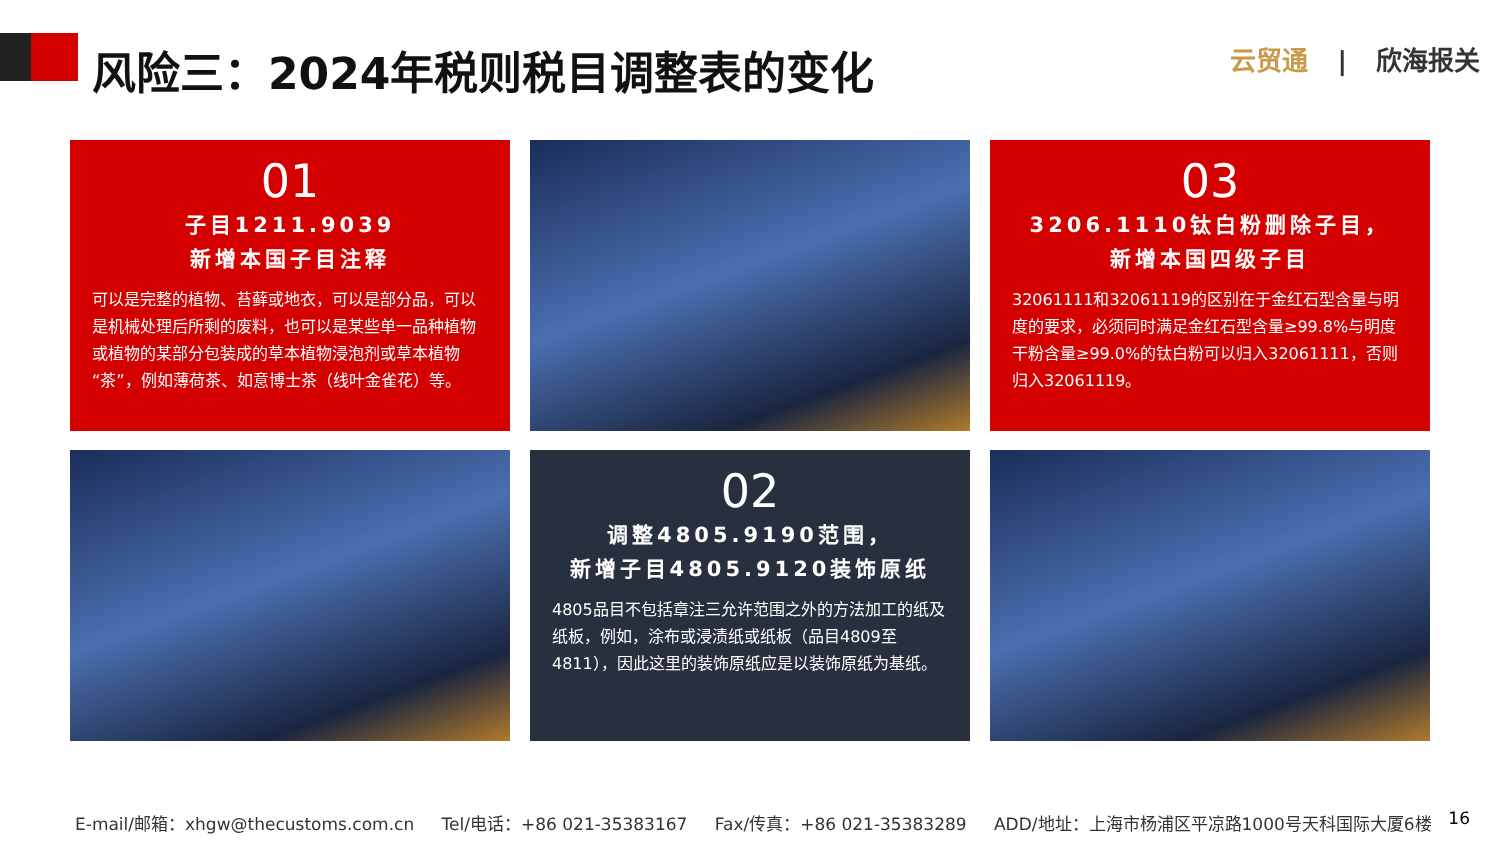风险三：2024年税则税目调整表的变化 云贸通 | 欣海报关
01
子目1211.9039
新增本国子目注释
可以是完整的植物、苔藓或地衣，可以是部分品，可以是机械处理后所剩的废料，也可以是某些单一品种植物或植物的某部分包装成的草本植物浸泡剂或草本植物“茶”，例如薄荷茶、如意博士茶（线叶金雀花）等。
03
3206.1110钛白粉删除子目，
新增本国四级子目
32061111和32061119的区别在于金红石型含量与明度的要求，必须同时满足金红石型含量≥99.8%与明度干粉含量≥99.0%的钛白粉可以归入32061111，否则归入32061119。
02
调整4805.9190范围，
新增子目4805.9120装饰原纸
4805品目不包括章注三允许范围之外的方法加工的纸及纸板，例如，涂布或浸渍纸或纸板（品目4809至4811），因此这里的装饰原纸应是以装饰原纸为基纸。
E-mail/邮箱：xhgw@thecustoms.com.cn Tel/电话：+86 021-35383167 Fax/传真：+86 021-35383289 ADD/地址：上海市杨浦区平凉路1000号天科国际大厦6楼 16